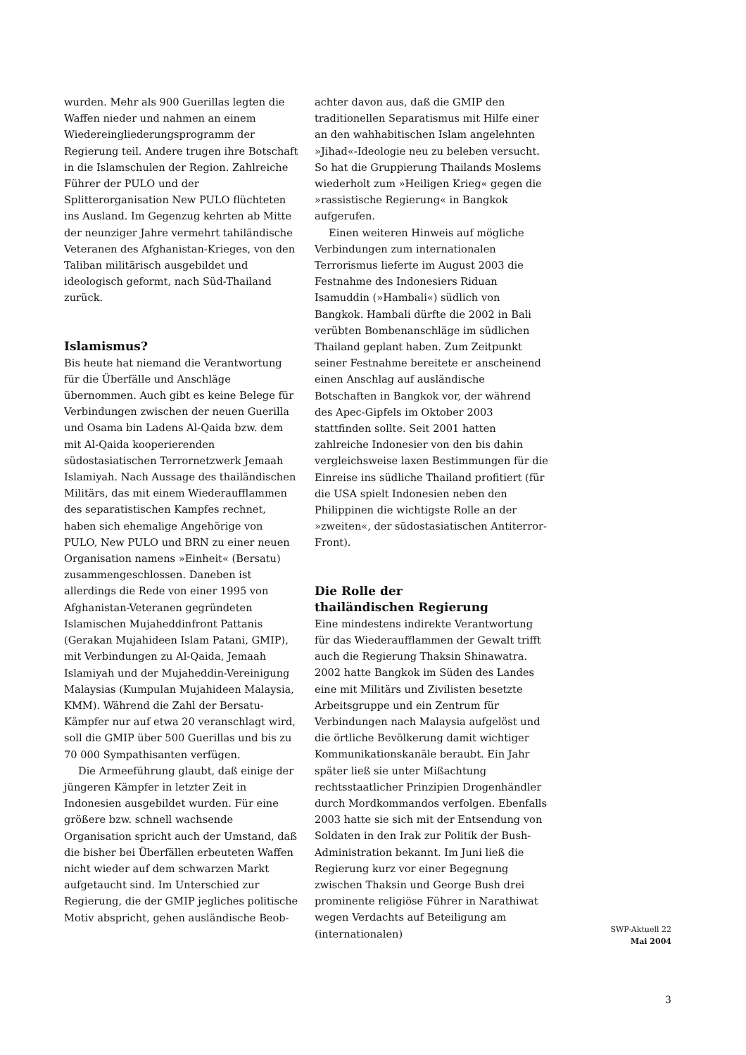wurden. Mehr als 900 Guerillas legten die Waffen nieder und nahmen an einem Wiedereingliederungsprogramm der Regierung teil. Andere trugen ihre Botschaft in die Islamschulen der Region. Zahlreiche Führer der PULO und der Splitterorganisation New PULO flüchteten ins Ausland. Im Gegenzug kehrten ab Mitte der neunziger Jahre vermehrt tahiländische Veteranen des Afghanistan-Krieges, von den Taliban militärisch ausgebildet und ideologisch geformt, nach Süd-Thailand zurück.
Islamismus?
Bis heute hat niemand die Verantwortung für die Überfälle und Anschläge übernommen. Auch gibt es keine Belege für Verbindungen zwischen der neuen Guerilla und Osama bin Ladens Al-Qaida bzw. dem mit Al-Qaida kooperierenden südostasiatischen Terrornetzwerk Jemaah Islamiyah. Nach Aussage des thailändischen Militärs, das mit einem Wiederaufflammen des separatistischen Kampfes rechnet, haben sich ehemalige Angehörige von PULO, New PULO und BRN zu einer neuen Organisation namens »Einheit« (Bersatu) zusammengeschlossen. Daneben ist allerdings die Rede von einer 1995 von Afghanistan-Veteranen gegründeten Islamischen Mujaheddinfront Pattanis (Gerakan Mujahideen Islam Patani, GMIP), mit Verbindungen zu Al-Qaida, Jemaah Islamiyah und der Mujaheddin-Vereinigung Malaysias (Kumpulan Mujahideen Malaysia, KMM). Während die Zahl der Bersatu-Kämpfer nur auf etwa 20 veranschlagt wird, soll die GMIP über 500 Guerillas und bis zu 70 000 Sympathisanten verfügen.
Die Armeeführung glaubt, daß einige der jüngeren Kämpfer in letzter Zeit in Indonesien ausgebildet wurden. Für eine größere bzw. schnell wachsende Organisation spricht auch der Umstand, daß die bisher bei Überfällen erbeuteten Waffen nicht wieder auf dem schwarzen Markt aufgetaucht sind. Im Unterschied zur Regierung, die der GMIP jegliches politische Motiv abspricht, gehen ausländische Beob-
achter davon aus, daß die GMIP den traditionellen Separatismus mit Hilfe einer an den wahhabitischen Islam angelehnten »Jihad«-Ideologie neu zu beleben versucht. So hat die Gruppierung Thailands Moslems wiederholt zum »Heiligen Krieg« gegen die »rassistische Regierung« in Bangkok aufgerufen.
Einen weiteren Hinweis auf mögliche Verbindungen zum internationalen Terrorismus lieferte im August 2003 die Festnahme des Indonesiers Riduan Isamuddin (»Hambali«) südlich von Bangkok. Hambali dürfte die 2002 in Bali verübten Bombenanschläge im südlichen Thailand geplant haben. Zum Zeitpunkt seiner Festnahme bereitete er anscheinend einen Anschlag auf ausländische Botschaften in Bangkok vor, der während des Apec-Gipfels im Oktober 2003 stattfinden sollte. Seit 2001 hatten zahlreiche Indonesier von den bis dahin vergleichsweise laxen Bestimmungen für die Einreise ins südliche Thailand profitiert (für die USA spielt Indonesien neben den Philippinen die wichtigste Rolle an der »zweiten«, der südostasiatischen Antiterror-Front).
Die Rolle der
thailändischen Regierung
Eine mindestens indirekte Verantwortung für das Wiederaufflammen der Gewalt trifft auch die Regierung Thaksin Shinawatra. 2002 hatte Bangkok im Süden des Landes eine mit Militärs und Zivilisten besetzte Arbeitsgruppe und ein Zentrum für Verbindungen nach Malaysia aufgelöst und die örtliche Bevölkerung damit wichtiger Kommunikationskanäle beraubt. Ein Jahr später ließ sie unter Mißachtung rechtsstaatlicher Prinzipien Drogenhändler durch Mordkommandos verfolgen. Ebenfalls 2003 hatte sie sich mit der Entsendung von Soldaten in den Irak zur Politik der Bush-Administration bekannt. Im Juni ließ die Regierung kurz vor einer Begegnung zwischen Thaksin und George Bush drei prominente religiöse Führer in Narathiwat wegen Verdachts auf Beteiligung am (internationalen)
SWP-Aktuell 22
Mai 2004
3